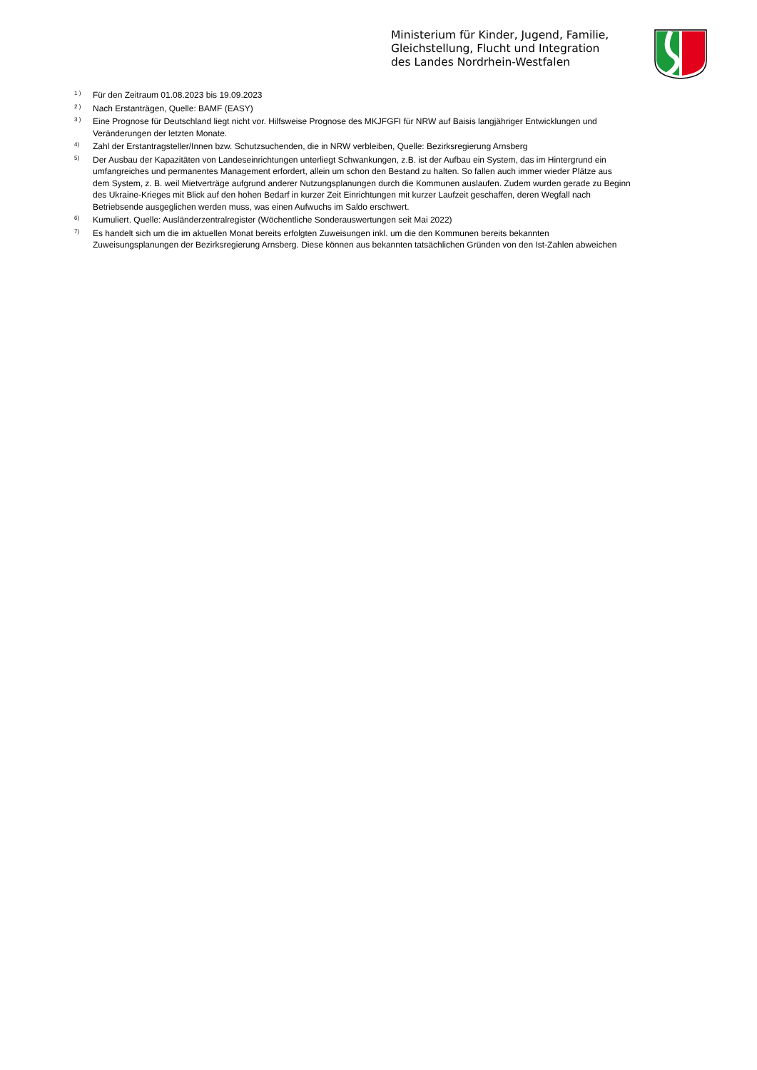Ministerium für Kinder, Jugend, Familie,
Gleichstellung, Flucht und Integration
des Landes Nordrhein-Westfalen
1 ) Für den Zeitraum 01.08.2023 bis 19.09.2023
2 ) Nach Erstanträgen, Quelle: BAMF (EASY)
3 ) Eine Prognose für Deutschland liegt nicht vor. Hilfsweise Prognose des MKJFGFI für NRW auf Baisis langjähriger Entwicklungen und Veränderungen der letzten Monate.
4) Zahl der Erstantragsteller/Innen bzw. Schutzsuchenden, die in NRW verbleiben, Quelle: Bezirksregierung Arnsberg
5) Der Ausbau der Kapazitäten von Landeseinrichtungen unterliegt Schwankungen, z.B. ist der Aufbau ein System, das im Hintergrund ein umfangreiches und permanentes Management erfordert, allein um schon den Bestand zu halten. So fallen auch immer wieder Plätze aus dem System, z. B. weil Mietverträge aufgrund anderer Nutzungsplanungen durch die Kommunen auslaufen. Zudem wurden gerade zu Beginn des Ukraine-Krieges mit Blick auf den hohen Bedarf in kurzer Zeit Einrichtungen mit kurzer Laufzeit geschaffen, deren Wegfall nach Betriebsende ausgeglichen werden muss, was einen Aufwuchs im Saldo erschwert.
6) Kumuliert. Quelle: Ausländerzentralregister (Wöchentliche Sonderauswertungen seit Mai 2022)
7) Es handelt sich um die im aktuellen Monat bereits erfolgten Zuweisungen inkl. um die den Kommunen bereits bekannten Zuweisungsplanungen der Bezirksregierung Arnsberg. Diese können aus bekannten tatsächlichen Gründen von den Ist-Zahlen abweichen